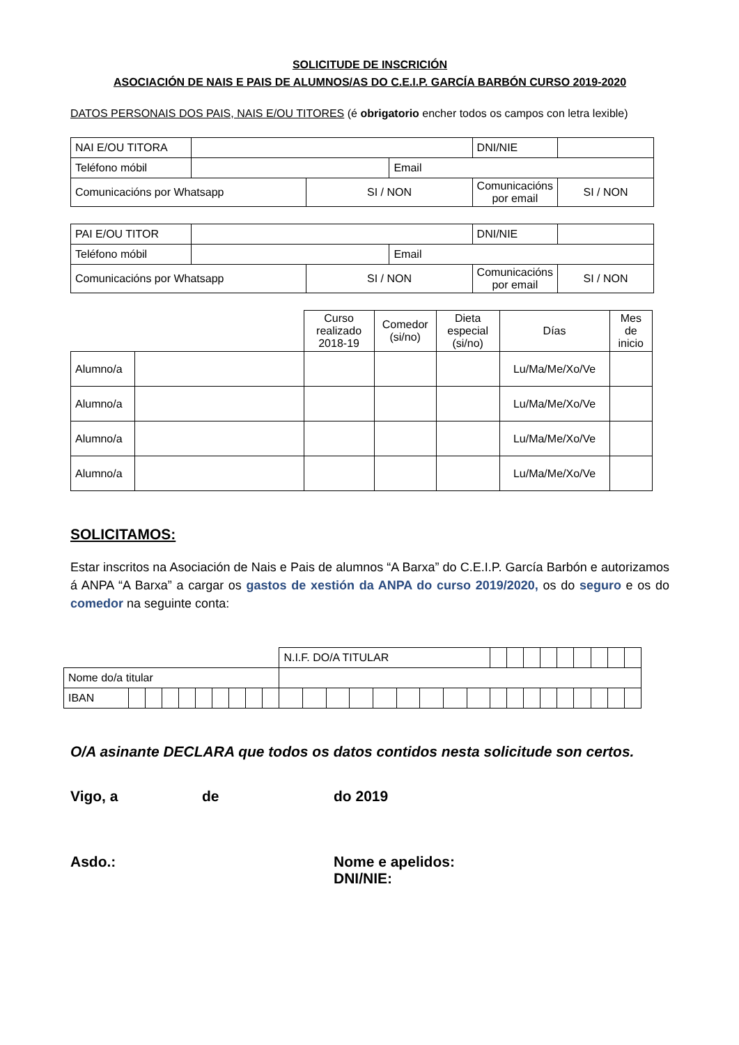SOLICITUDE DE INSCRICIÓN
ASOCIACIÓN DE NAIS E PAIS DE ALUMNOS/AS DO C.E.I.P. GARCÍA BARBÓN CURSO 2019-2020
DATOS PERSONAIS DOS PAIS, NAIS E/OU TITORES (é obrigatorio encher todos os campos con letra lexible)
| NAI E/OU TITORA | | | | DNI/NIE | |
| Teléfono móbil | | | Email | | |
| Comunicacións por Whatsapp | | SI / NON | | Comunicacións por email | SI / NON |
| PAI E/OU TITOR | | | | DNI/NIE | |
| Teléfono móbil | | | Email | | |
| Comunicacións por Whatsapp | | SI / NON | | Comunicacións por email | SI / NON |
| | | Curso realizado 2018-19 | Comedor (si/no) | Dieta especial (si/no) | Días | Mes de inicio |
| Alumno/a | | | | | Lu/Ma/Me/Xo/Ve | |
| Alumno/a | | | | | Lu/Ma/Me/Xo/Ve | |
| Alumno/a | | | | | Lu/Ma/Me/Xo/Ve | |
| Alumno/a | | | | | Lu/Ma/Me/Xo/Ve | |
SOLICITAMOS:
Estar inscritos na Asociación de Nais e Pais de alumnos “A Barxa” do C.E.I.P. García Barbón e autorizamos á ANPA “A Barxa” a cargar os gastos de xestión da ANPA do curso 2019/2020, os do seguro e os do comedor na seguinte conta:
| | | | | | | | | | | N.I.F. DO/A TITULAR | | | | | | | | | | | | | | | | | |
| Nome do/a titular | | | | | | | | | | | | | | | | | | | | | | | | | | | |
| IBAN | | | | | | | | | | | | | | | | | | | | | | | | | | | |
O/A asinante DECLARA que todos os datos contidos nesta solicitude son certos.
Vigo, a de do 2019
Asdo.: Nome e apelidos:
DNI/NIE: